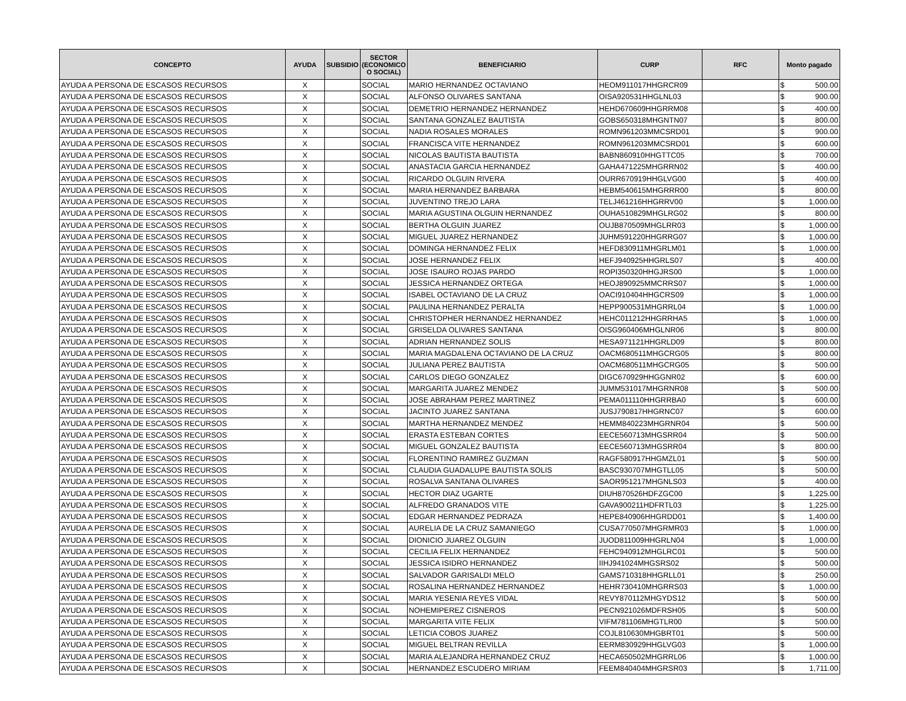| CONCEPTO | AYUDA | SUBSIDIO | SECTOR (ECONOMICO O SOCIAL) | BENEFICIARIO | CURP | RFC | Monto pagado | |
| --- | --- | --- | --- | --- | --- | --- | --- | --- |
| AYUDA A PERSONA DE ESCASOS RECURSOS | X | | SOCIAL | MARIO HERNANDEZ OCTAVIANO | HEOM911017HHGRCR09 | | $ | 500.00 |
| AYUDA A PERSONA DE ESCASOS RECURSOS | X | | SOCIAL | ALFONSO OLIVARES SANTANA | OISA920531HHGLNL03 | | $ | 900.00 |
| AYUDA A PERSONA DE ESCASOS RECURSOS | X | | SOCIAL | DEMETRIO HERNANDEZ HERNANDEZ | HEHD670609HHGRRM08 | | $ | 400.00 |
| AYUDA A PERSONA DE ESCASOS RECURSOS | X | | SOCIAL | SANTANA GONZALEZ BAUTISTA | GOBS650318MHGNTN07 | | $ | 800.00 |
| AYUDA A PERSONA DE ESCASOS RECURSOS | X | | SOCIAL | NADIA ROSALES MORALES | ROMN961203MMCSRD01 | | $ | 900.00 |
| AYUDA A PERSONA DE ESCASOS RECURSOS | X | | SOCIAL | FRANCISCA VITE HERNANDEZ | ROMN961203MMCSRD01 | | $ | 600.00 |
| AYUDA A PERSONA DE ESCASOS RECURSOS | X | | SOCIAL | NICOLAS BAUTISTA BAUTISTA | BABN860910HHGTTC05 | | $ | 700.00 |
| AYUDA A PERSONA DE ESCASOS RECURSOS | X | | SOCIAL | ANASTACIA GARCIA HERNANDEZ | GAHA471225MHGRRN02 | | $ | 400.00 |
| AYUDA A PERSONA DE ESCASOS RECURSOS | X | | SOCIAL | RICARDO OLGUIN RIVERA | OURR670919HHGLVG00 | | $ | 400.00 |
| AYUDA A PERSONA DE ESCASOS RECURSOS | X | | SOCIAL | MARIA HERNANDEZ BARBARA | HEBM540615MHGRRR00 | | $ | 800.00 |
| AYUDA A PERSONA DE ESCASOS RECURSOS | X | | SOCIAL | JUVENTINO TREJO LARA | TELJ461216HHGRRV00 | | $ | 1,000.00 |
| AYUDA A PERSONA DE ESCASOS RECURSOS | X | | SOCIAL | MARIA AGUSTINA OLGUIN HERNANDEZ | OUHA510829MHGLRG02 | | $ | 800.00 |
| AYUDA A PERSONA DE ESCASOS RECURSOS | X | | SOCIAL | BERTHA OLGUIN JUAREZ | OUJB870509MHGLRR03 | | $ | 1,000.00 |
| AYUDA A PERSONA DE ESCASOS RECURSOS | X | | SOCIAL | MIGUEL JUAREZ HERNANDEZ | JUHM591220HHGRRG07 | | $ | 1,000.00 |
| AYUDA A PERSONA DE ESCASOS RECURSOS | X | | SOCIAL | DOMINGA HERNANDEZ FELIX | HEFD830911MHGRLM01 | | $ | 1,000.00 |
| AYUDA A PERSONA DE ESCASOS RECURSOS | X | | SOCIAL | JOSE HERNANDEZ FELIX | HEFJ940925HHGRLS07 | | $ | 400.00 |
| AYUDA A PERSONA DE ESCASOS RECURSOS | X | | SOCIAL | JOSE ISAURO ROJAS PARDO | ROPI350320HHGJRS00 | | $ | 1,000.00 |
| AYUDA A PERSONA DE ESCASOS RECURSOS | X | | SOCIAL | JESSICA HERNANDEZ ORTEGA | HEOJ890925MMCRRS07 | | $ | 1,000.00 |
| AYUDA A PERSONA DE ESCASOS RECURSOS | X | | SOCIAL | ISABEL OCTAVIANO DE LA CRUZ | OACI910404HHGCRS09 | | $ | 1,000.00 |
| AYUDA A PERSONA DE ESCASOS RECURSOS | X | | SOCIAL | PAULINA HERNANDEZ PERALTA | HEPP900531MHGRRL04 | | $ | 1,000.00 |
| AYUDA A PERSONA DE ESCASOS RECURSOS | X | | SOCIAL | CHRISTOPHER HERNANDEZ HERNANDEZ | HEHC011212HHGRRHA5 | | $ | 1,000.00 |
| AYUDA A PERSONA DE ESCASOS RECURSOS | X | | SOCIAL | GRISELDA OLIVARES SANTANA | OISG960406MHGLNR06 | | $ | 800.00 |
| AYUDA A PERSONA DE ESCASOS RECURSOS | X | | SOCIAL | ADRIAN HERNANDEZ SOLIS | HESA971121HHGRLD09 | | $ | 800.00 |
| AYUDA A PERSONA DE ESCASOS RECURSOS | X | | SOCIAL | MARIA MAGDALENA OCTAVIANO DE LA CRUZ | OACM680511MHGCRG05 | | $ | 800.00 |
| AYUDA A PERSONA DE ESCASOS RECURSOS | X | | SOCIAL | JULIANA PEREZ BAUTISTA | OACM680511MHGCRG05 | | $ | 500.00 |
| AYUDA A PERSONA DE ESCASOS RECURSOS | X | | SOCIAL | CARLOS DIEGO GONZALEZ | DIGC670929HHGGNR02 | | $ | 600.00 |
| AYUDA A PERSONA DE ESCASOS RECURSOS | X | | SOCIAL | MARGARITA JUAREZ MENDEZ | JUMM531017MHGRNR08 | | $ | 500.00 |
| AYUDA A PERSONA DE ESCASOS RECURSOS | X | | SOCIAL | JOSE ABRAHAM PEREZ MARTINEZ | PEMA011110HHGRRBA0 | | $ | 600.00 |
| AYUDA A PERSONA DE ESCASOS RECURSOS | X | | SOCIAL | JACINTO JUAREZ SANTANA | JUSJ790817HHGRNC07 | | $ | 600.00 |
| AYUDA A PERSONA DE ESCASOS RECURSOS | X | | SOCIAL | MARTHA HERNANDEZ MENDEZ | HEMM840223MHGRNR04 | | $ | 500.00 |
| AYUDA A PERSONA DE ESCASOS RECURSOS | X | | SOCIAL | ERASTA ESTEBAN CORTES | EECE560713MHGSRR04 | | $ | 500.00 |
| AYUDA A PERSONA DE ESCASOS RECURSOS | X | | SOCIAL | MIGUEL GONZALEZ BAUTISTA | EECE560713MHGSRR04 | | $ | 800.00 |
| AYUDA A PERSONA DE ESCASOS RECURSOS | X | | SOCIAL | FLORENTINO RAMIREZ GUZMAN | RAGF580917HHGMZL01 | | $ | 500.00 |
| AYUDA A PERSONA DE ESCASOS RECURSOS | X | | SOCIAL | CLAUDIA GUADALUPE BAUTISTA SOLIS | BASC930707MHGTLL05 | | $ | 500.00 |
| AYUDA A PERSONA DE ESCASOS RECURSOS | X | | SOCIAL | ROSALVA SANTANA OLIVARES | SAOR951217MHGNLS03 | | $ | 400.00 |
| AYUDA A PERSONA DE ESCASOS RECURSOS | X | | SOCIAL | HECTOR DIAZ UGARTE | DIUH870526HDFZGC00 | | $ | 1,225.00 |
| AYUDA A PERSONA DE ESCASOS RECURSOS | X | | SOCIAL | ALFREDO GRANADOS VITE | GAVA900211HDFRTL03 | | $ | 1,225.00 |
| AYUDA A PERSONA DE ESCASOS RECURSOS | X | | SOCIAL | EDGAR HERNANDEZ PEDRAZA | HEPE840906HHGRDD01 | | $ | 1,400.00 |
| AYUDA A PERSONA DE ESCASOS RECURSOS | X | | SOCIAL | AURELIA DE LA CRUZ SAMANIEGO | CUSA770507MHGRMR03 | | $ | 1,000.00 |
| AYUDA A PERSONA DE ESCASOS RECURSOS | X | | SOCIAL | DIONICIO JUAREZ OLGUIN | JUOD811009HHGRLN04 | | $ | 1,000.00 |
| AYUDA A PERSONA DE ESCASOS RECURSOS | X | | SOCIAL | CECILIA FELIX HERNANDEZ | FEHC940912MHGLRC01 | | $ | 500.00 |
| AYUDA A PERSONA DE ESCASOS RECURSOS | X | | SOCIAL | JESSICA ISIDRO HERNANDEZ | IIHJ941024MHGSRS02 | | $ | 500.00 |
| AYUDA A PERSONA DE ESCASOS RECURSOS | X | | SOCIAL | SALVADOR GARISALDI MELO | GAMS710318HHGRLL01 | | $ | 250.00 |
| AYUDA A PERSONA DE ESCASOS RECURSOS | X | | SOCIAL | ROSALINA HERNANDEZ HERNANDEZ | HEHR730410MHGRRS03 | | $ | 1,000.00 |
| AYUDA A PERSONA DE ESCASOS RECURSOS | X | | SOCIAL | MARIA YESENIA REYES VIDAL | REVY870112MHGYDS12 | | $ | 500.00 |
| AYUDA A PERSONA DE ESCASOS RECURSOS | X | | SOCIAL | NOHEMIPEREZ CISNEROS | PECN921026MDFRSH05 | | $ | 500.00 |
| AYUDA A PERSONA DE ESCASOS RECURSOS | X | | SOCIAL | MARGARITA VITE FELIX | VIFM781106MHGTLR00 | | $ | 500.00 |
| AYUDA A PERSONA DE ESCASOS RECURSOS | X | | SOCIAL | LETICIA COBOS JUAREZ | COJL810630MHGBRT01 | | $ | 500.00 |
| AYUDA A PERSONA DE ESCASOS RECURSOS | X | | SOCIAL | MIGUEL BELTRAN REVILLA | EERM830929HHGLVG03 | | $ | 1,000.00 |
| AYUDA A PERSONA DE ESCASOS RECURSOS | X | | SOCIAL | MARIA ALEJANDRA HERNANDEZ CRUZ | HECA650502MHGRRL06 | | $ | 1,000.00 |
| AYUDA A PERSONA DE ESCASOS RECURSOS | X | | SOCIAL | HERNANDEZ ESCUDERO MIRIAM | FEEM840404MHGRSR03 | | $ | 1,711.00 |